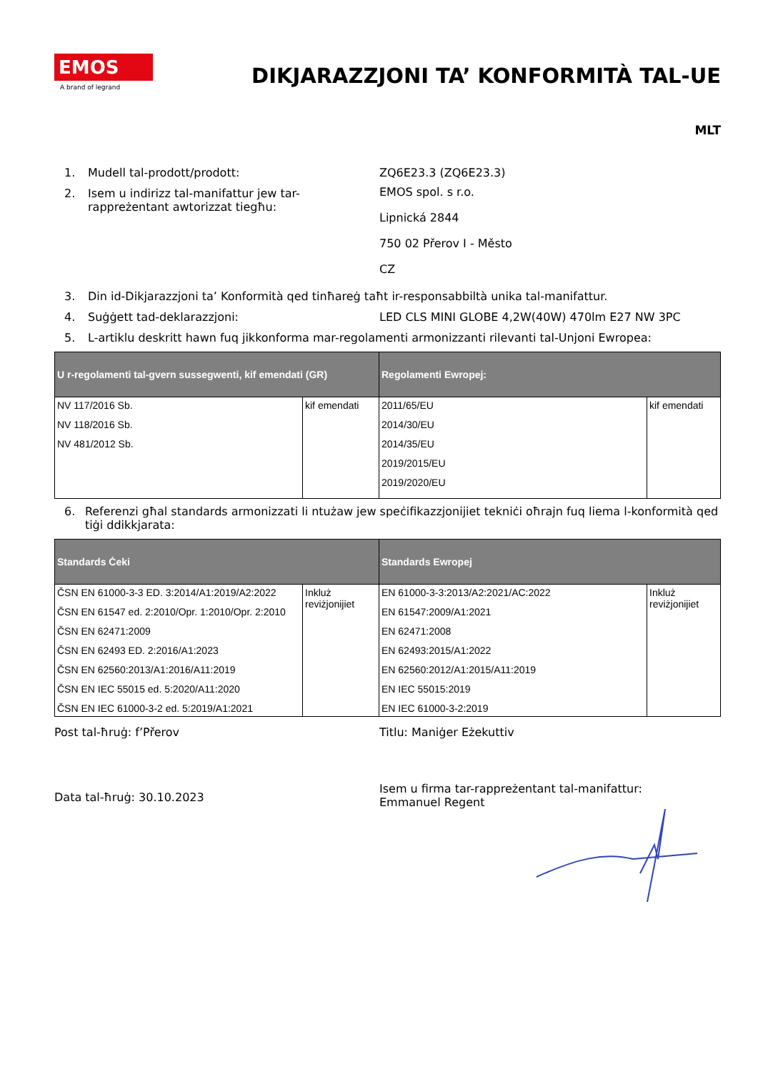EMOS
A brand of legrand
DIKJARAZZJONI TA’ KONFORMITÀ TAL-UE
MLT
1. Mudell tal-prodott/prodott: ZQ6E23.3 (ZQ6E23.3)
2. Isem u indirizz tal-manifattur jew tar-rappreżentant awtorizzat tiegħu: EMOS spol. s r.o.
Lipnická 2844
750 02 Přerov I - Město
CZ
3. Din id-Dikjarazzjoni ta’ Konformità qed tinħareġ taħt ir-responsabbiltà unika tal-manifattur.
4. Suġġett tad-deklarazzjoni: LED CLS MINI GLOBE 4,2W(40W) 470lm E27 NW 3PC
5. L-artiklu deskritt hawn fuq jikkonforma mar-regolamenti armonizzanti rilevanti tal-Unjoni Ewropea:
| U r-regolamenti tal-gvern sussegwenti, kif emendati (GR) | | Regolamenti Ewropej: | |
| --- | --- | --- | --- |
| NV 117/2016 Sb. NV 118/2016 Sb. NV 481/2012 Sb. | kif emendati | 2011/65/EU 2014/30/EU 2014/35/EU 2019/2015/EU 2019/2020/EU | kif emendati |
6. Referenzi għal standards armonizzati li ntużaw jew speċifikazzjonijiet tekniċi oħrajn fuq liema l-konformità qed tiġi ddikkjarata:
| Standards Ċeki | | Standards Ewropej | |
| --- | --- | --- | --- |
| ČSN EN 61000-3-3 ED. 3:2014/A1:2019/A2:2022 ČSN EN 61547 ed. 2:2010/Opr. 1:2010/Opr. 2:2010 ČSN EN 62471:2009 ČSN EN 62493 ED. 2:2016/A1:2023 ČSN EN 62560:2013/A1:2016/A11:2019 ČSN EN IEC 55015 ed. 5:2020/A11:2020 ČSN EN IEC 61000-3-2 ed. 5:2019/A1:2021 | Inkluż reviżjonijiet | EN 61000-3-3:2013/A2:2021/AC:2022 EN 61547:2009/A1:2021 EN 62471:2008 EN 62493:2015/A1:2022 EN 62560:2012/A1:2015/A11:2019 EN IEC 55015:2019 EN IEC 61000-3-2:2019 | Inkluż reviżjonijiet |
Post tal-ħruġ: f’Přerov Titlu: Maniġer Eżekuttiv
Data tal-ħruġ: 30.10.2023
Isem u firma tar-rappreżentant tal-manifattur: Emmanuel Regent